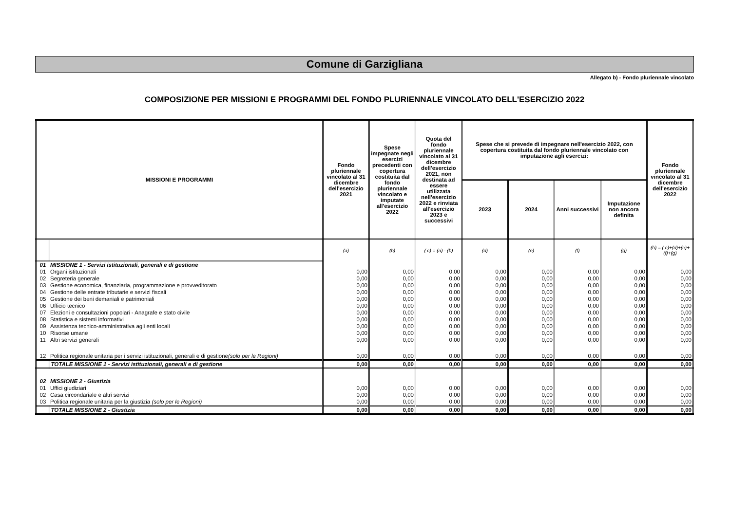Comune di Garzigliana
Allegato b) - Fondo pluriennale vincolato
COMPOSIZIONE PER MISSIONI E PROGRAMMI DEL FONDO PLURIENNALE VINCOLATO DELL'ESERCIZIO 2022
| MISSIONI E PROGRAMMI | | Fondo pluriennale vincolato al 31 dicembre dell'esercizio 2021 | Spese impegnate negli esercizi precedenti con copertura costituita dal fondo pluriennale vincolato e imputate all'esercizio 2022 | Quota del fondo pluriennale vincolato al 31 dicembre dell'esercizio 2021, non destinata ad essere utilizzata nell'esercizio 2022 e rinviata all'esercizio 2023 e successivi | Spese che si prevede di impegnare nell'esercizio 2022, con copertura costituita dal fondo pluriennale vincolato con imputazione agli esercizi: | | | | Fondo pluriennale vincolato al 31 dicembre dell'esercizio 2022 |
| --- | --- | --- | --- | --- | --- | --- | --- | --- | --- |
| | | | | | 2023 | 2024 | Anni successivi | Imputazione non ancora definita | |
| | | (a) | (b) | ( c) = (a) - (b) | (d) | (e) | (f) | (g) | (h) = ( c)+(d)+(e)+(f)+(g) |
| 01 | MISSIONE 1 - Servizi istituzionali, generali e di gestione | | | | | | | | |
| 01 | Organi istituzionali | 0,00 | 0,00 | 0,00 | 0,00 | 0,00 | 0,00 | 0,00 | 0,00 |
| 02 | Segreteria generale | 0,00 | 0,00 | 0,00 | 0,00 | 0,00 | 0,00 | 0,00 | 0,00 |
| 03 | Gestione economica, finanziaria, programmazione e provveditorato | 0,00 | 0,00 | 0,00 | 0,00 | 0,00 | 0,00 | 0,00 | 0,00 |
| 04 | Gestione delle entrate tributarie e servizi fiscali | 0,00 | 0,00 | 0,00 | 0,00 | 0,00 | 0,00 | 0,00 | 0,00 |
| 05 | Gestione dei beni demaniali e patrimoniali | 0,00 | 0,00 | 0,00 | 0,00 | 0,00 | 0,00 | 0,00 | 0,00 |
| 06 | Ufficio tecnico | 0,00 | 0,00 | 0,00 | 0,00 | 0,00 | 0,00 | 0,00 | 0,00 |
| 07 | Elezioni e consultazioni popolari - Anagrafe e stato civile | 0,00 | 0,00 | 0,00 | 0,00 | 0,00 | 0,00 | 0,00 | 0,00 |
| 08 | Statistica e sistemi informativi | 0,00 | 0,00 | 0,00 | 0,00 | 0,00 | 0,00 | 0,00 | 0,00 |
| 09 | Assistenza tecnico-amministrativa agli enti locali | 0,00 | 0,00 | 0,00 | 0,00 | 0,00 | 0,00 | 0,00 | 0,00 |
| 10 | Risorse umane | 0,00 | 0,00 | 0,00 | 0,00 | 0,00 | 0,00 | 0,00 | 0,00 |
| 11 | Altri servizi generali | 0,00 | 0,00 | 0,00 | 0,00 | 0,00 | 0,00 | 0,00 | 0,00 |
| 12 | Politica regionale unitaria per i servizi istituzionali, generali e di gestione (solo per le Regioni) | 0,00 | 0,00 | 0,00 | 0,00 | 0,00 | 0,00 | 0,00 | 0,00 |
| | TOTALE MISSIONE 1 - Servizi istituzionali, generali e di gestione | 0,00 | 0,00 | 0,00 | 0,00 | 0,00 | 0,00 | 0,00 | 0,00 |
| 02 | MISSIONE 2 - Giustizia | | | | | | | | |
| 01 | Uffici giudiziari | 0,00 | 0,00 | 0,00 | 0,00 | 0,00 | 0,00 | 0,00 | 0,00 |
| 02 | Casa circondariale e altri servizi | 0,00 | 0,00 | 0,00 | 0,00 | 0,00 | 0,00 | 0,00 | 0,00 |
| 03 | Politica regionale unitaria per la giustizia (solo per le Regioni) | 0,00 | 0,00 | 0,00 | 0,00 | 0,00 | 0,00 | 0,00 | 0,00 |
| | TOTALE MISSIONE 2 - Giustizia | 0,00 | 0,00 | 0,00 | 0,00 | 0,00 | 0,00 | 0,00 | 0,00 |